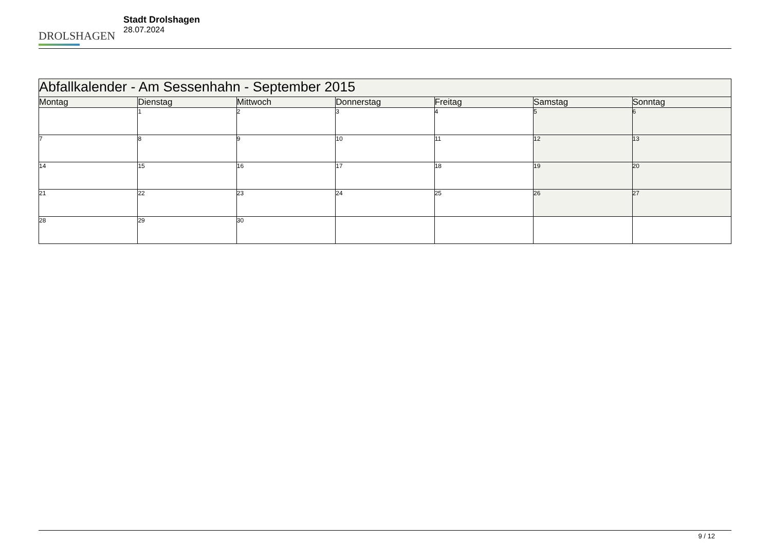DROLSHAGEN
Stadt Drolshagen
28.07.2024
| Abfallkalender - Am Sessenhahn - September 2015 | | | | | | |
| --- | --- | --- | --- | --- | --- | --- |
| Montag | Dienstag | Mittwoch | Donnerstag | Freitag | Samstag | Sonntag |
| | 1 | 2 | 3 | 4 | 5 | 6 |
| 7 | 8 | 9 | 10 | 11 | 12 | 13 |
| 14 | 15 | 16 | 17 | 18 | 19 | 20 |
| 21 | 22 | 23 | 24 | 25 | 26 | 27 |
| 28 | 29 | 30 | | | | |
9 / 12